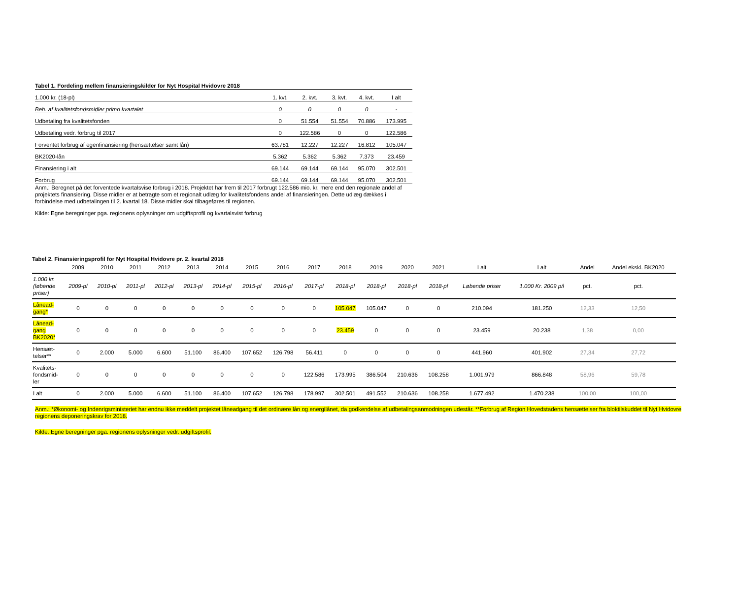Tabel 1. Fordeling mellem finansieringskilder for Nyt Hospital Hvidovre 2018
| 1.000 kr. (18-pl) | 1. kvt. | 2. kvt. | 3. kvt. | 4. kvt. | I alt |
| --- | --- | --- | --- | --- | --- |
| Beh. af kvalitetsfondsmidler primo kvartalet | 0 | 0 | 0 | 0 | - |
| Udbetaling fra kvalitetsfonden | 0 | 51.554 | 51.554 | 70.886 | 173.995 |
| Udbetaling vedr. forbrug til 2017 | 0 | 122.586 | 0 | 0 | 122.586 |
| Forventet forbrug af egenfinansiering (hensættelser samt lån) | 63.781 | 12.227 | 12.227 | 16.812 | 105.047 |
| BK2020-lån | 5.362 | 5.362 | 5.362 | 7.373 | 23.459 |
| Finansiering i alt | 69.144 | 69.144 | 69.144 | 95.070 | 302.501 |
| Forbrug | 69.144 | 69.144 | 69.144 | 95.070 | 302.501 |
Anm.: Beregnet på det forventede kvartalsvise forbrug i 2018. Projektet har frem til 2017 forbrugt 122.586 mio. kr. mere end den regionale andel af projektets finansiering. Disse midler er at betragte som et regionalt udlæg for kvalitetsfondens andel af finansieringen. Dette udlæg dækkes i forbindelse med udbetalingen til 2. kvartal 18. Disse midler skal tilbageføres til regionen.
Kilde: Egne beregninger pga. regionens oplysninger om udgiftsprofil og kvartalsvist forbrug
Tabel 2. Finansieringsprofil for Nyt Hospital Hvidovre pr. 2. kvartal 2018
| | 2009 | 2010 | 2011 | 2012 | 2013 | 2014 | 2015 | 2016 | 2017 | 2018 | 2019 | 2020 | 2021 | I alt | I alt | Andel | Andel ekskl. BK2020 |
| --- | --- | --- | --- | --- | --- | --- | --- | --- | --- | --- | --- | --- | --- | --- | --- | --- | --- |
| 1.000 kr. (løbende priser) | 2009-pl | 2010-pl | 2011-pl | 2012-pl | 2013-pl | 2014-pl | 2015-pl | 2016-pl | 2017-pl | 2018-pl | 2018-pl | 2018-pl | 2018-pl | Løbende priser | 1.000 Kr. 2009 p/l | pct. | pct. |
| Lånead-gang* | 0 | 0 | 0 | 0 | 0 | 0 | 0 | 0 | 0 | 105.047 | 105.047 | 0 | 0 | 210.094 | 181.250 | 12,33 | 12,50 |
| Lånead-gang BK2020* | 0 | 0 | 0 | 0 | 0 | 0 | 0 | 0 | 0 | 23.459 | 0 | 0 | 0 | 23.459 | 20.238 | 1,38 | 0,00 |
| Hensæt-telser** | 0 | 2.000 | 5.000 | 6.600 | 51.100 | 86.400 | 107.652 | 126.798 | 56.411 | 0 | 0 | 0 | 0 | 441.960 | 401.902 | 27,34 | 27,72 |
| Kvalitets-fondsmid-ler | 0 | 0 | 0 | 0 | 0 | 0 | 0 | 0 | 122.586 | 173.995 | 386.504 | 210.636 | 108.258 | 1.001.979 | 866.848 | 58,96 | 59,78 |
| I alt | 0 | 2.000 | 5.000 | 6.600 | 51.100 | 86.400 | 107.652 | 126.798 | 178.997 | 302.501 | 491.552 | 210.636 | 108.258 | 1.677.492 | 1.470.238 | 100,00 | 100,00 |
Anm.: *Økonomi- og Indenrigsministeriet har endnu ikke meddelt projektet låneadgang til det ordinære lån og energilånet, da godkendelse af udbetalingsanmodningen udestår. **Forbrug af Region Hovedstadens hensættelser fra bloktilskuddet til Nyt Hvidovre
regionens deponeringskrav for 2018.
Kilde: Egne beregninger pga. regionens oplysninger vedr. udgiftsprofil.